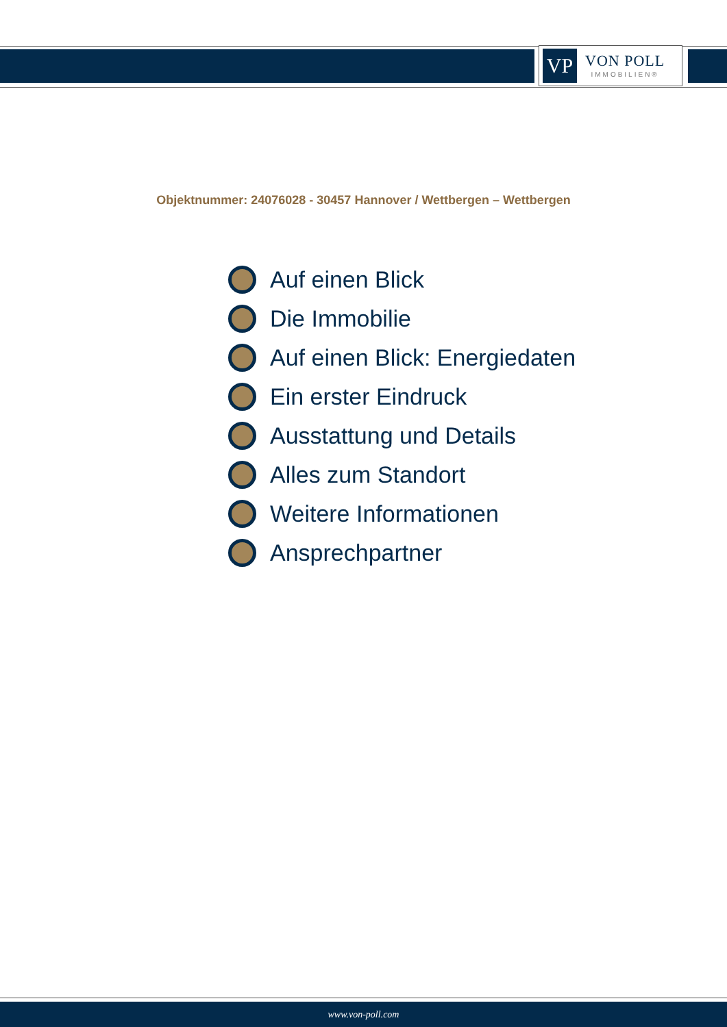VP
VON POLL
IMMOBILIEN®
Objektnummer: 24076028 - 30457 Hannover / Wettbergen – Wettbergen
Auf einen Blick
Die Immobilie
Auf einen Blick: Energiedaten
Ein erster Eindruck
Ausstattung und Details
Alles zum Standort
Weitere Informationen
Ansprechpartner
www.von-poll.com